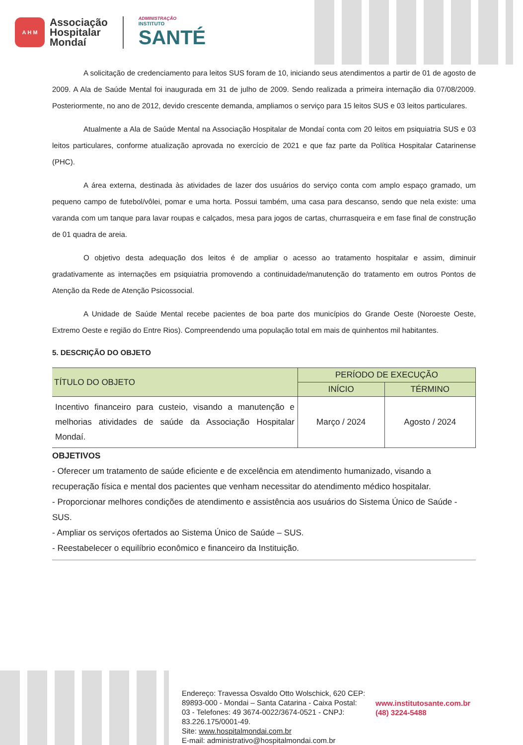A H M
Associação
Hospitalar
Mondaí
ADMINISTRAÇÃO
INSTITUTO
SANTÉ
A solicitação de credenciamento para leitos SUS foram de 10, iniciando seus atendimentos a partir de 01 de agosto de 2009. A Ala de Saúde Mental foi inaugurada em 31 de julho de 2009. Sendo realizada a primeira internação dia 07/08/2009. Posteriormente, no ano de 2012, devido crescente demanda, ampliamos o serviço para 15 leitos SUS e 03 leitos particulares.
Atualmente a Ala de Saúde Mental na Associação Hospitalar de Mondaí conta com 20 leitos em psiquiatria SUS e 03 leitos particulares, conforme atualização aprovada no exercício de 2021 e que faz parte da Política Hospitalar Catarinense (PHC).
A área externa, destinada às atividades de lazer dos usuários do serviço conta com amplo espaço gramado, um pequeno campo de futebol/vôlei, pomar e uma horta. Possui também, uma casa para descanso, sendo que nela existe: uma varanda com um tanque para lavar roupas e calçados, mesa para jogos de cartas, churrasqueira e em fase final de construção de 01 quadra de areia.
O objetivo desta adequação dos leitos é de ampliar o acesso ao tratamento hospitalar e assim, diminuir gradativamente as internações em psiquiatria promovendo a continuidade/manutenção do tratamento em outros Pontos de Atenção da Rede de Atenção Psicossocial.
A Unidade de Saúde Mental recebe pacientes de boa parte dos municípios do Grande Oeste (Noroeste Oeste, Extremo Oeste e região do Entre Rios). Compreendendo uma população total em mais de quinhentos mil habitantes.
5. DESCRIÇÃO DO OBJETO
| TÍTULO DO OBJETO | PERÍODO DE EXECUÇÃO | |
| --- | --- | --- |
| | INÍCIO | TÉRMINO |
| Incentivo financeiro para custeio, visando a manutenção e melhorias atividades de saúde da Associação Hospitalar Mondaí. | Março / 2024 | Agosto / 2024 |
OBJETIVOS
- Oferecer um tratamento de saúde eficiente e de excelência em atendimento humanizado, visando a recuperação física e mental dos pacientes que venham necessitar do atendimento médico hospitalar.
- Proporcionar melhores condições de atendimento e assistência aos usuários do Sistema Único de Saúde - SUS.
- Ampliar os serviços ofertados ao Sistema Único de Saúde – SUS.
- Reestabelecer o equilíbrio econômico e financeiro da Instituição.
Endereço: Travessa Osvaldo Otto Wolschick, 620 CEP: 89893-000 - Mondai – Santa Catarina - Caixa Postal: 03 - Telefones: 49 3674-0022/3674-0521 - CNPJ: 83.226.175/0001-49.
Site: www.hospitalmondai.com.br
E-mail: administrativo@hospitalmondai.com.br
www.institutosante.com.br
(48) 3224-5488